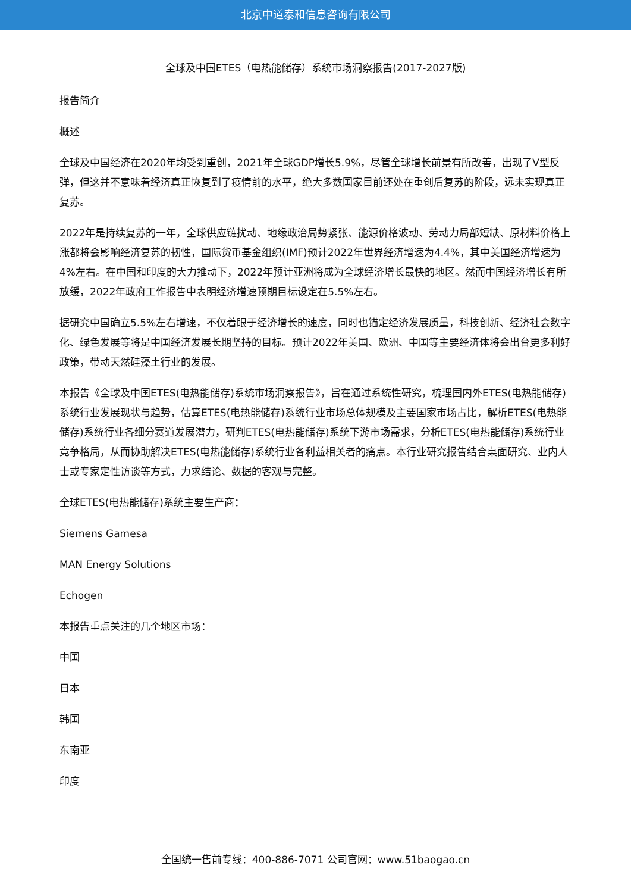北京中道泰和信息咨询有限公司
全球及中国ETES（电热能储存）系统市场洞察报告(2017-2027版)
报告简介
概述
全球及中国经济在2020年均受到重创，2021年全球GDP增长5.9%，尽管全球增长前景有所改善，出现了V型反弹，但这并不意味着经济真正恢复到了疫情前的水平，绝大多数国家目前还处在重创后复苏的阶段，远未实现真正复苏。
2022年是持续复苏的一年，全球供应链扰动、地缘政治局势紧张、能源价格波动、劳动力局部短缺、原材料价格上涨都将会影响经济复苏的韧性，国际货币基金组织(IMF)预计2022年世界经济增速为4.4%，其中美国经济增速为4%左右。在中国和印度的大力推动下，2022年预计亚洲将成为全球经济增长最快的地区。然而中国经济增长有所放缓，2022年政府工作报告中表明经济增速预期目标设定在5.5%左右。
据研究中国确立5.5%左右增速，不仅着眼于经济增长的速度，同时也锚定经济发展质量，科技创新、经济社会数字化、绿色发展等将是中国经济发展长期坚持的目标。预计2022年美国、欧洲、中国等主要经济体将会出台更多利好政策，带动天然硅藻土行业的发展。
本报告《全球及中国ETES(电热能储存)系统市场洞察报告》，旨在通过系统性研究，梳理国内外ETES(电热能储存)系统行业发展现状与趋势，估算ETES(电热能储存)系统行业市场总体规模及主要国家市场占比，解析ETES(电热能储存)系统行业各细分赛道发展潜力，研判ETES(电热能储存)系统下游市场需求，分析ETES(电热能储存)系统行业竞争格局，从而协助解决ETES(电热能储存)系统行业各利益相关者的痛点。本行业研究报告结合桌面研究、业内人士或专家定性访谈等方式，力求结论、数据的客观与完整。
全球ETES(电热能储存)系统主要生产商：
Siemens Gamesa
MAN Energy Solutions
Echogen
本报告重点关注的几个地区市场：
中国
日本
韩国
东南亚
印度
全国统一售前专线：400-886-7071 公司官网：www.51baogao.cn